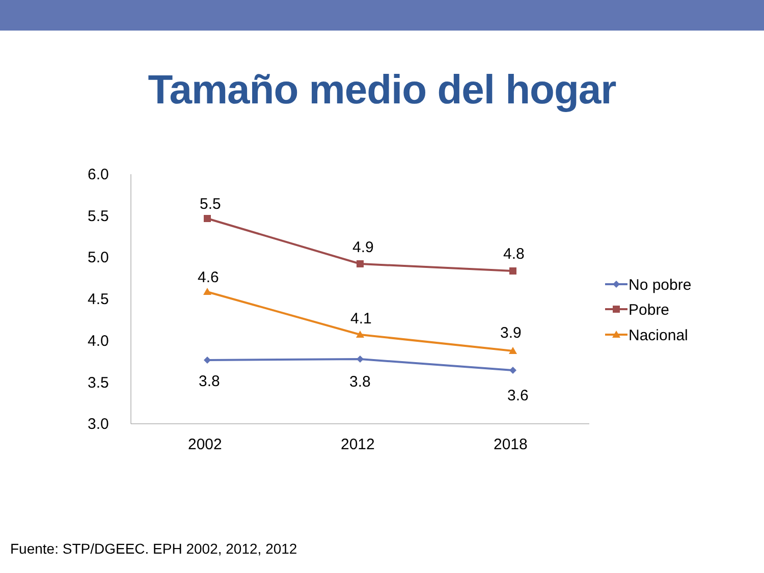Tamaño medio del hogar
6.0
5.5
5.0
4.5
4.0
3.5
3.0
2002
2012
2018
5.5
4.9
4.8
4.6
4.1
3.9
3.8
3.8
3.6
No pobre
Pobre
Nacional
Fuente: STP/DGEEC. EPH 2002, 2012, 2012